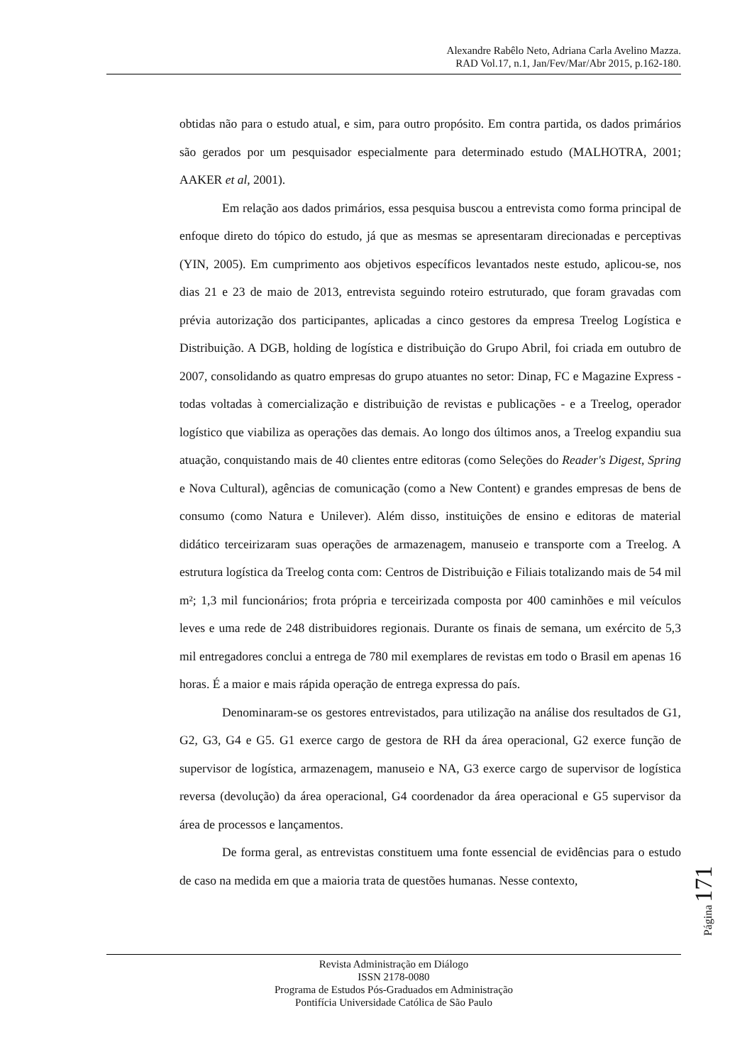Alexandre Rabêlo Neto, Adriana Carla Avelino Mazza.
RAD Vol.17, n.1, Jan/Fev/Mar/Abr 2015, p.162-180.
obtidas não para o estudo atual, e sim, para outro propósito. Em contra partida, os dados primários são gerados por um pesquisador especialmente para determinado estudo (MALHOTRA, 2001; AAKER et al, 2001).
Em relação aos dados primários, essa pesquisa buscou a entrevista como forma principal de enfoque direto do tópico do estudo, já que as mesmas se apresentaram direcionadas e perceptivas (YIN, 2005). Em cumprimento aos objetivos específicos levantados neste estudo, aplicou-se, nos dias 21 e 23 de maio de 2013, entrevista seguindo roteiro estruturado, que foram gravadas com prévia autorização dos participantes, aplicadas a cinco gestores da empresa Treelog Logística e Distribuição. A DGB, holding de logística e distribuição do Grupo Abril, foi criada em outubro de 2007, consolidando as quatro empresas do grupo atuantes no setor: Dinap, FC e Magazine Express - todas voltadas à comercialização e distribuição de revistas e publicações - e a Treelog, operador logístico que viabiliza as operações das demais. Ao longo dos últimos anos, a Treelog expandiu sua atuação, conquistando mais de 40 clientes entre editoras (como Seleções do Reader's Digest, Spring e Nova Cultural), agências de comunicação (como a New Content) e grandes empresas de bens de consumo (como Natura e Unilever). Além disso, instituições de ensino e editoras de material didático terceirizaram suas operações de armazenagem, manuseio e transporte com a Treelog. A estrutura logística da Treelog conta com: Centros de Distribuição e Filiais totalizando mais de 54 mil m²; 1,3 mil funcionários; frota própria e terceirizada composta por 400 caminhões e mil veículos leves e uma rede de 248 distribuidores regionais. Durante os finais de semana, um exército de 5,3 mil entregadores conclui a entrega de 780 mil exemplares de revistas em todo o Brasil em apenas 16 horas. É a maior e mais rápida operação de entrega expressa do país.
Denominaram-se os gestores entrevistados, para utilização na análise dos resultados de G1, G2, G3, G4 e G5. G1 exerce cargo de gestora de RH da área operacional, G2 exerce função de supervisor de logística, armazenagem, manuseio e NA, G3 exerce cargo de supervisor de logística reversa (devolução) da área operacional, G4 coordenador da área operacional e G5 supervisor da área de processos e lançamentos.
De forma geral, as entrevistas constituem uma fonte essencial de evidências para o estudo de caso na medida em que a maioria trata de questões humanas. Nesse contexto,
Página 171
Revista Administração em Diálogo
ISSN 2178-0080
Programa de Estudos Pós-Graduados em Administração
Pontifícia Universidade Católica de São Paulo